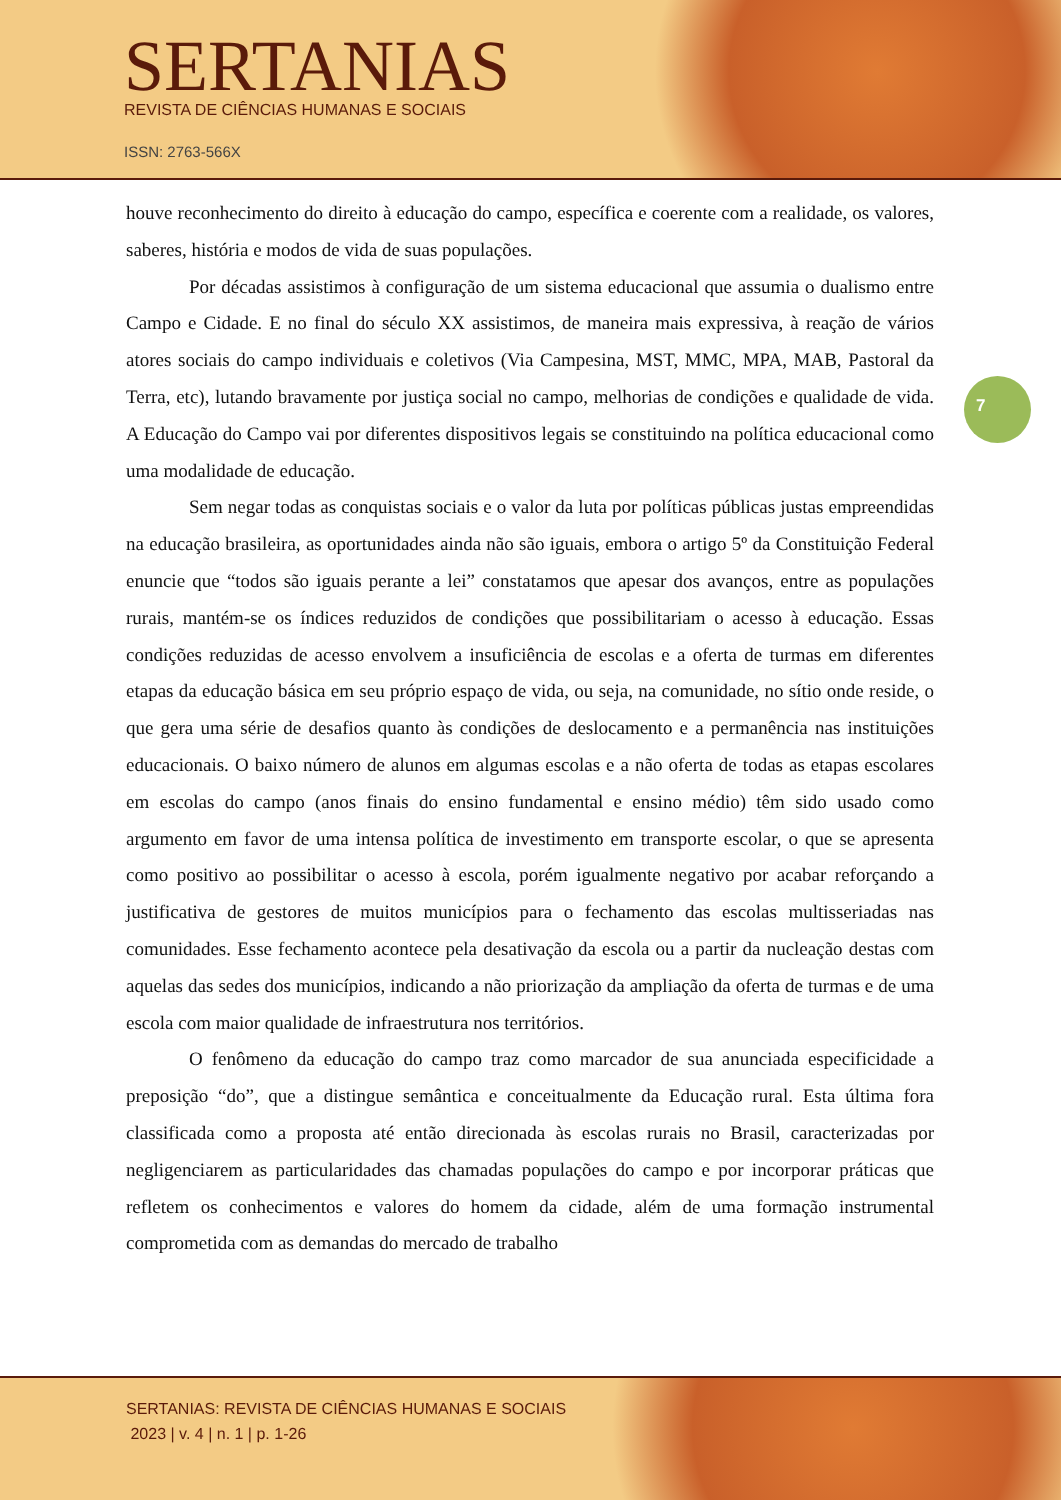SERTANIAS
REVISTA DE CIÊNCIAS HUMANAS E SOCIAIS
ISSN: 2763-566X
houve reconhecimento do direito à educação do campo, específica e coerente com a realidade, os valores, saberes, história e modos de vida de suas populações.
Por décadas assistimos à configuração de um sistema educacional que assumia o dualismo entre Campo e Cidade. E no final do século XX assistimos, de maneira mais expressiva, à reação de vários atores sociais do campo individuais e coletivos (Via Campesina, MST, MMC, MPA, MAB, Pastoral da Terra, etc), lutando bravamente por justiça social no campo, melhorias de condições e qualidade de vida. A Educação do Campo vai por diferentes dispositivos legais se constituindo na política educacional como uma modalidade de educação.
Sem negar todas as conquistas sociais e o valor da luta por políticas públicas justas empreendidas na educação brasileira, as oportunidades ainda não são iguais, embora o artigo 5º da Constituição Federal enuncie que “todos são iguais perante a lei” constatamos que apesar dos avanços, entre as populações rurais, mantém-se os índices reduzidos de condições que possibilitariam o acesso à educação. Essas condições reduzidas de acesso envolvem a insuficiência de escolas e a oferta de turmas em diferentes etapas da educação básica em seu próprio espaço de vida, ou seja, na comunidade, no sítio onde reside, o que gera uma série de desafios quanto às condições de deslocamento e a permanência nas instituições educacionais. O baixo número de alunos em algumas escolas e a não oferta de todas as etapas escolares em escolas do campo (anos finais do ensino fundamental e ensino médio) têm sido usado como argumento em favor de uma intensa política de investimento em transporte escolar, o que se apresenta como positivo ao possibilitar o acesso à escola, porém igualmente negativo por acabar reforçando a justificativa de gestores de muitos municípios para o fechamento das escolas multisseriadas nas comunidades. Esse fechamento acontece pela desativação da escola ou a partir da nucleação destas com aquelas das sedes dos municípios, indicando a não priorização da ampliação da oferta de turmas e de uma escola com maior qualidade de infraestrutura nos territórios.
O fenômeno da educação do campo traz como marcador de sua anunciada especificidade a preposição “do”, que a distingue semântica e conceitualmente da Educação rural. Esta última fora classificada como a proposta até então direcionada às escolas rurais no Brasil, caracterizadas por negligenciarem as particularidades das chamadas populações do campo e por incorporar práticas que refletem os conhecimentos e valores do homem da cidade, além de uma formação instrumental comprometida com as demandas do mercado de trabalho
7
SERTANIAS: REVISTA DE CIÊNCIAS HUMANAS E SOCIAIS
2023 | v. 4 | n. 1 | p. 1-26